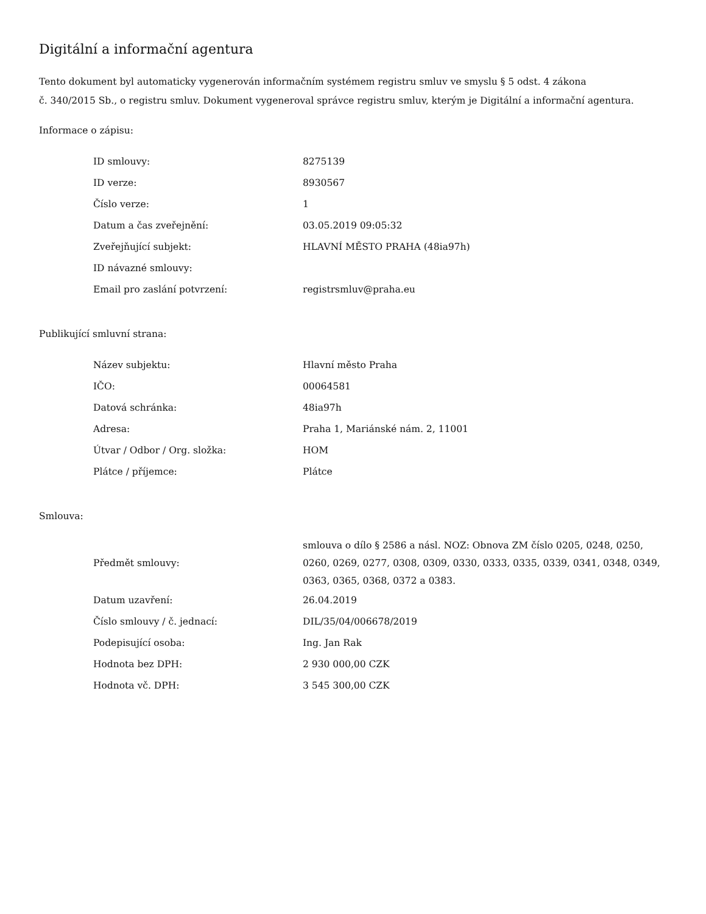Digitální a informační agentura
Tento dokument byl automaticky vygenerován informačním systémem registru smluv ve smyslu § 5 odst. 4 zákona
č. 340/2015 Sb., o registru smluv. Dokument vygeneroval správce registru smluv, kterým je Digitální a informační agentura.
Informace o zápisu:
| ID smlouvy: | 8275139 |
| ID verze: | 8930567 |
| Číslo verze: | 1 |
| Datum a čas zveřejnění: | 03.05.2019 09:05:32 |
| Zveřejňující subjekt: | HLAVNÍ MĚSTO PRAHA (48ia97h) |
| ID návazné smlouvy: | |
| Email pro zaslání potvrzení: | registrsmluv@praha.eu |
Publikující smluvní strana:
| Název subjektu: | Hlavní město Praha |
| IČO: | 00064581 |
| Datová schránka: | 48ia97h |
| Adresa: | Praha 1, Mariánské nám. 2, 11001 |
| Útvar / Odbor / Org. složka: | HOM |
| Plátce / příjemce: | Plátce |
Smlouva:
| Předmět smlouvy: | smlouva o dílo § 2586 a násl. NOZ: Obnova ZM číslo 0205, 0248, 0250, 0260, 0269, 0277, 0308, 0309, 0330, 0333, 0335, 0339, 0341, 0348, 0349, 0363, 0365, 0368, 0372 a 0383. |
| Datum uzavření: | 26.04.2019 |
| Číslo smlouvy / č. jednací: | DIL/35/04/006678/2019 |
| Podepisující osoba: | Ing. Jan Rak |
| Hodnota bez DPH: | 2 930 000,00 CZK |
| Hodnota vč. DPH: | 3 545 300,00 CZK |